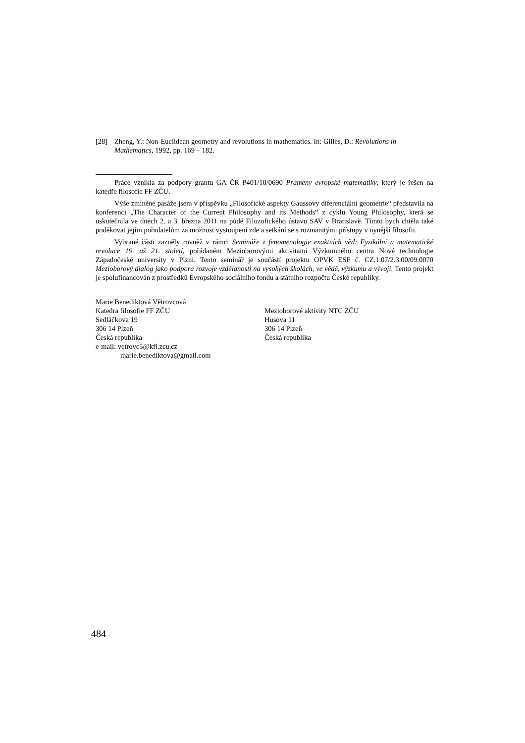[28] Zheng, Y.: Non-Euclidean geometry and revolutions in mathematics. In: Gilles, D.: Revolutions in Mathematics, 1992, pp. 169 – 182.
Práce vznikla za podpory grantu GA ČR P401/10/0690 Prameny evropské matematiky, který je řešen na katedře filosofie FF ZČU.
Výše zmíněné pasáže jsem v příspěvku „Filosofické aspekty Gaussovy diferenciální geometrie“ představila na konferenci „The Character of the Current Philosophy and its Methods“ z cyklu Young Philosophy, která se uskutečnila ve dnech 2. a 3. března 2011 na půdě Filozofického ústavu SAV v Bratislavě. Tímto bych chtěla také poděkovat jejím pořadatelům za možnost vystoupení zde a setkání se s rozmanitými přístupy v nynější filosofii.
Vybrané části zazněly rovněž v rámci Semináře z fenomenologie exaktních věd: Fyzikální a matematické revoluce 19. až 21. století, pořádaném Mezioborovými aktivitami Výzkumného centra Nové technologie Západočeské university v Plzni. Tento seminář je součástí projektu OPVK ESF č. CZ.1.07/2.3.00/09.0070 Mezioborový dialog jako podpora rozvoje vzdělanosti na vysokých školách, ve vědě, výzkumu a vývoji. Tento projekt je spolufinancován z prostředků Evropského sociálního fondu a státního rozpočtu České republiky.
Marie Benediktová Větrovcová
Katedra filosofie FF ZČU
Sedláčkova 19
306 14 Plzeň
Česká republika
e-mail: vetrovc5@kfi.zcu.cz
marie.benediktova@gmail.com
Mezioborové aktivity NTC ZČU
Husova 11
306 14 Plzeň
Česká republika
484